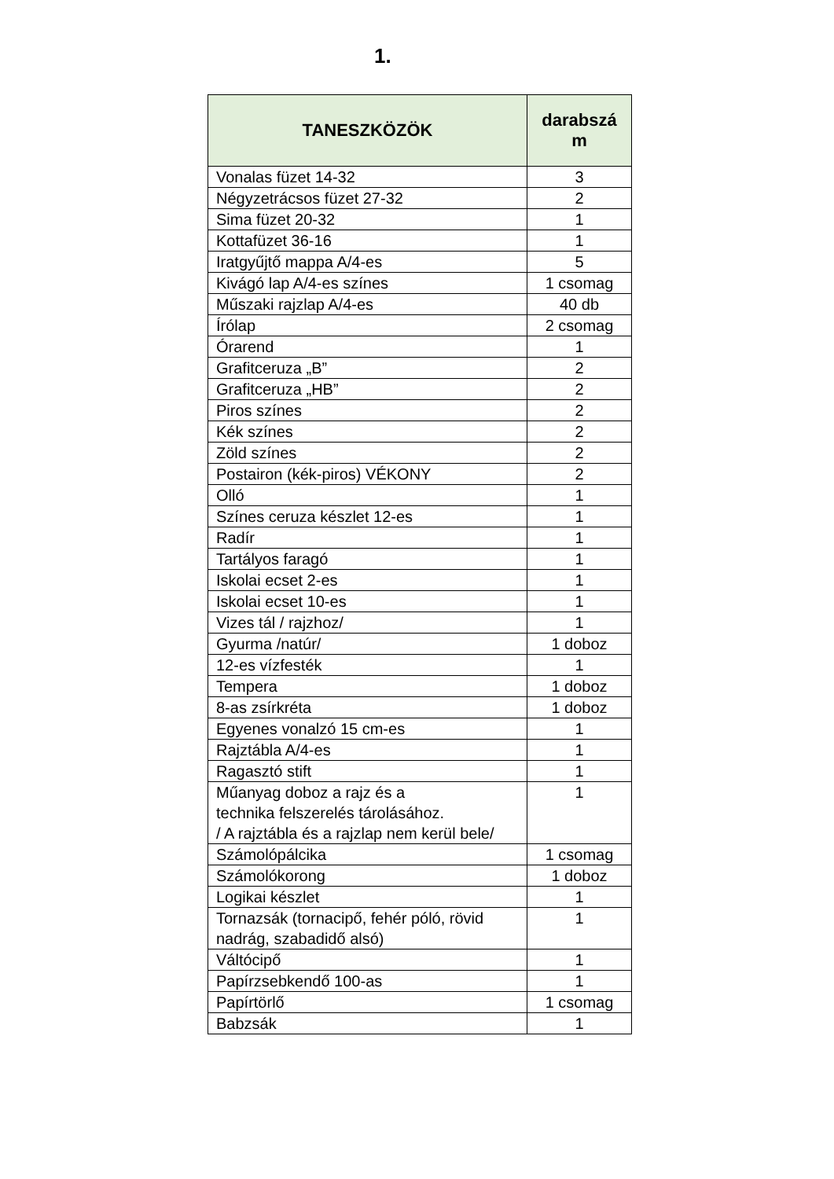1.
| TANESZKÖZÖK | darabszá m |
| --- | --- |
| Vonalas füzet 14-32 | 3 |
| Négyzetrácsos füzet 27-32 | 2 |
| Sima füzet 20-32 | 1 |
| Kottafüzet 36-16 | 1 |
| Iratgyűjtő mappa A/4-es | 5 |
| Kivágó lap A/4-es színes | 1 csomag |
| Műszaki rajzlap A/4-es | 40 db |
| Írólap | 2 csomag |
| Órarend | 1 |
| Grafitceruza „B” | 2 |
| Grafitceruza „HB” | 2 |
| Piros színes | 2 |
| Kék színes | 2 |
| Zöld színes | 2 |
| Postairon (kék-piros) VÉKONY | 2 |
| Olló | 1 |
| Színes ceruza készlet 12-es | 1 |
| Radír | 1 |
| Tartályos faragó | 1 |
| Iskolai ecset 2-es | 1 |
| Iskolai ecset 10-es | 1 |
| Vizes tál / rajzhoz/ | 1 |
| Gyurma /natúr/ | 1 doboz |
| 12-es vízfesték | 1 |
| Tempera | 1 doboz |
| 8-as zsírkréta | 1 doboz |
| Egyenes vonalzó 15 cm-es | 1 |
| Rajztábla A/4-es | 1 |
| Ragasztó stift | 1 |
| Műanyag doboz a rajz és a technika felszerelés tárolásához. / A rajztábla és a rajzlap nem kerül bele/ | 1 |
| Számolópálcika | 1 csomag |
| Számolókorong | 1 doboz |
| Logikai készlet | 1 |
| Tornazsák (tornacipő, fehér póló, rövid nadrág, szabadidő alsó) | 1 |
| Váltócipő | 1 |
| Papírzsebkendő 100-as | 1 |
| Papírtörlő | 1 csomag |
| Babzsák | 1 |